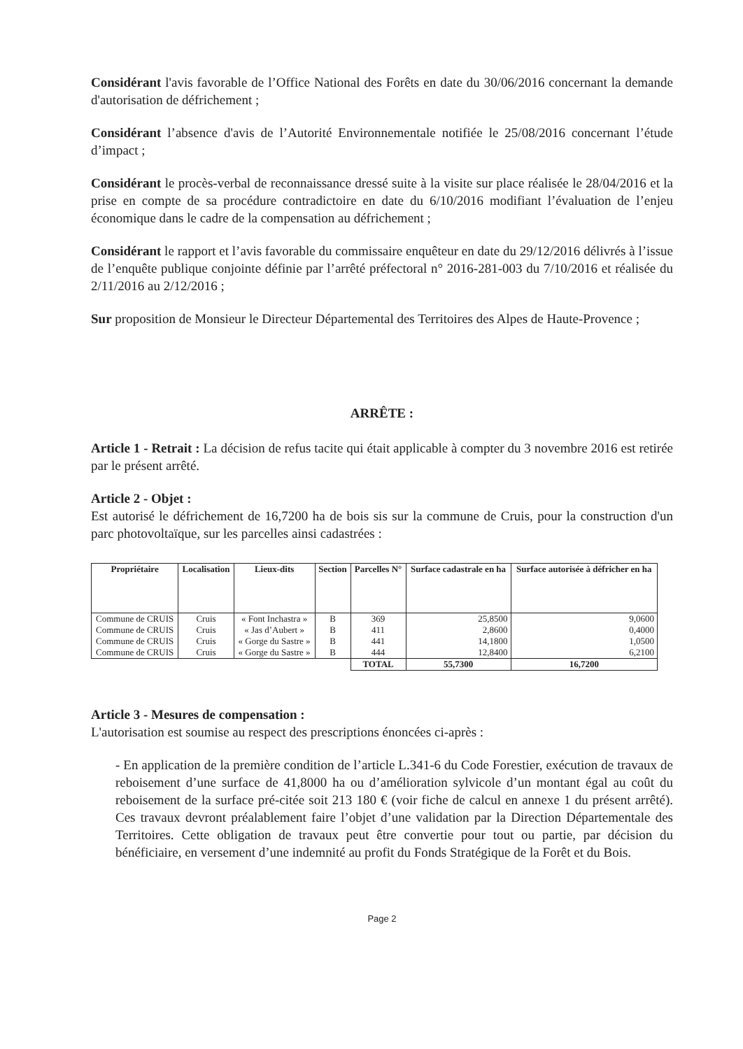Considérant l'avis favorable de l’Office National des Forêts en date du 30/06/2016 concernant la demande d'autorisation de défrichement ;
Considérant l’absence d'avis de l’Autorité Environnementale notifiée le 25/08/2016 concernant l’étude d’impact ;
Considérant le procès-verbal de reconnaissance dressé suite à la visite sur place réalisée le 28/04/2016 et la prise en compte de sa procédure contradictoire en date du 6/10/2016 modifiant l’évaluation de l’enjeu économique dans le cadre de la compensation au défrichement ;
Considérant le rapport et l’avis favorable du commissaire enquêteur en date du 29/12/2016 délivrés à l’issue de l’enquête publique conjointe définie par l’arrêté préfectoral n° 2016-281-003 du 7/10/2016 et réalisée du 2/11/2016 au 2/12/2016 ;
Sur proposition de Monsieur le Directeur Départemental des Territoires des Alpes de Haute-Provence ;
ARRÊTE :
Article 1 - Retrait : La décision de refus tacite qui était applicable à compter du 3 novembre 2016 est retirée par le présent arrêté.
Article 2 - Objet :
Est autorisé le défrichement de 16,7200 ha de bois sis sur la commune de Cruis, pour la construction d'un parc photovoltaïque, sur les parcelles ainsi cadastrées :
| Propriétaire | Localisation | Lieux-dits | Section | Parcelles N° | Surface cadastrale en ha | Surface autorisée à défricher en ha |
| --- | --- | --- | --- | --- | --- | --- |
| Commune de CRUIS | Cruis | « Font Inchastra » | B | 369 | 25,8500 | 9,0600 |
| Commune de CRUIS | Cruis | « Jas d’Aubert » | B | 411 | 2,8600 | 0,4000 |
| Commune de CRUIS | Cruis | « Gorge du Sastre » | B | 441 | 14,1800 | 1,0500 |
| Commune de CRUIS | Cruis | « Gorge du Sastre » | B | 444 | 12,8400 | 6,2100 |
| | | | | TOTAL | 55,7300 | 16,7200 |
Article 3 - Mesures de compensation :
L'autorisation est soumise au respect des prescriptions énoncées ci-après :
- En application de la première condition de l’article L.341-6 du Code Forestier, exécution de travaux de reboisement d’une surface de 41,8000 ha ou d’amélioration sylvicole d’un montant égal au coût du reboisement de la surface pré-citée soit 213 180 € (voir fiche de calcul en annexe 1 du présent arrêté). Ces travaux devront préalablement faire l’objet d’une validation par la Direction Départementale des Territoires. Cette obligation de travaux peut être convertie pour tout ou partie, par décision du bénéficiaire, en versement d’une indemnité au profit du Fonds Stratégique de la Forêt et du Bois.
Page 2